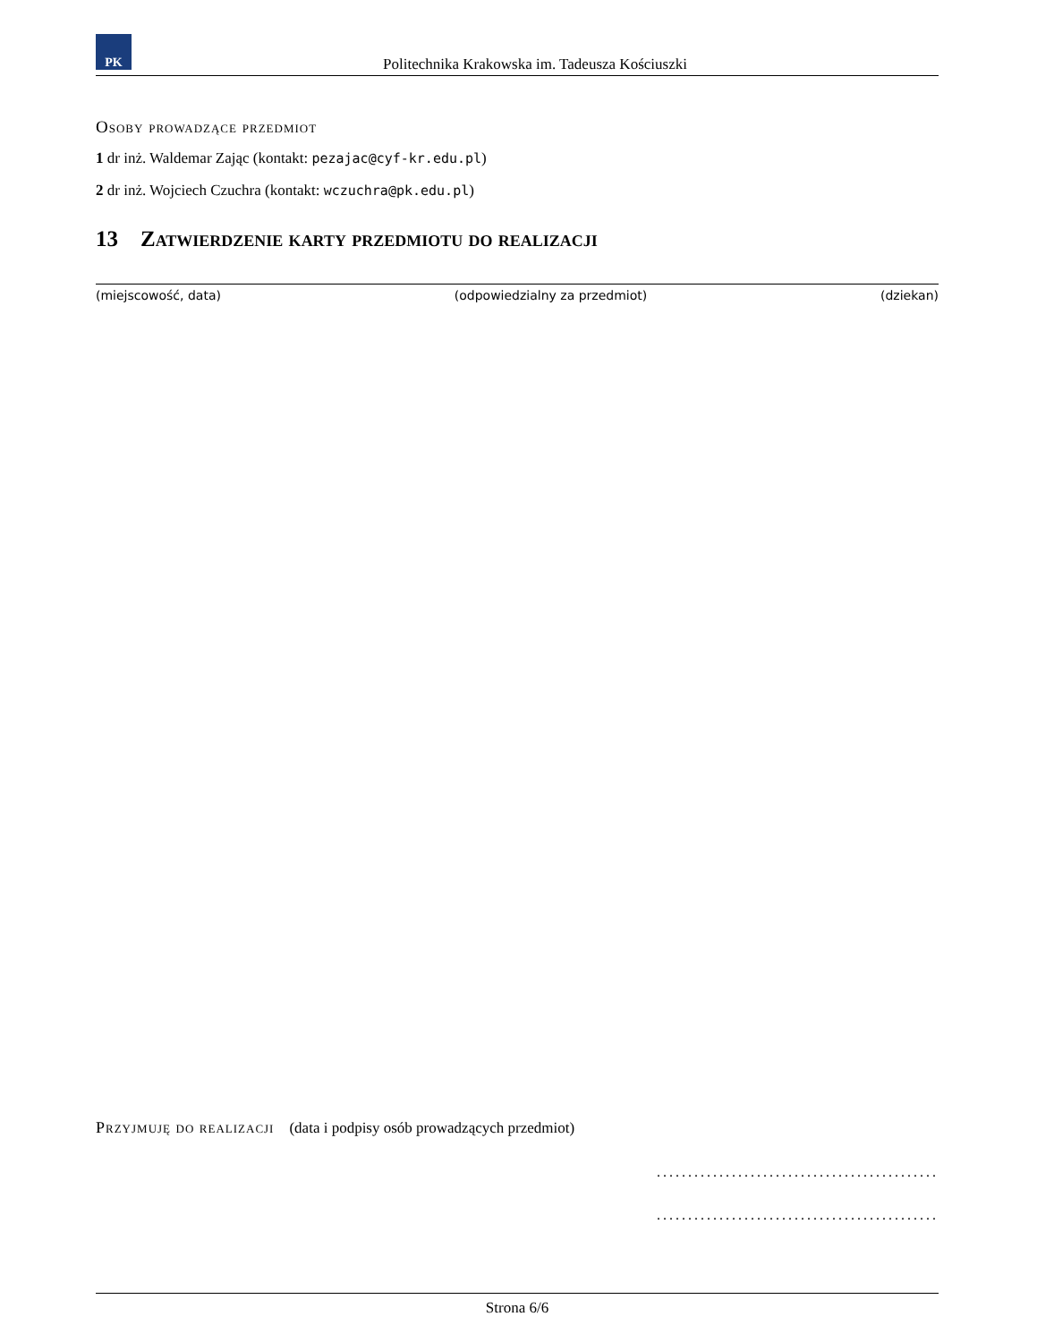PK
Politechnika Krakowska im. Tadeusza Kościuszki
Osoby prowadzące przedmiot
1 dr inż. Waldemar Zając (kontakt: pezajac@cyf-kr.edu.pl)
2 dr inż. Wojciech Czuchra (kontakt: wczuchra@pk.edu.pl)
13 Zatwierdzenie karty przedmiotu do realizacji
(miejscowość, data) (odpowiedzialny za przedmiot) (dziekan)
Przyjmuję do realizacji (data i podpisy osób prowadzących przedmiot)
.............................................
.............................................
Strona 6/6